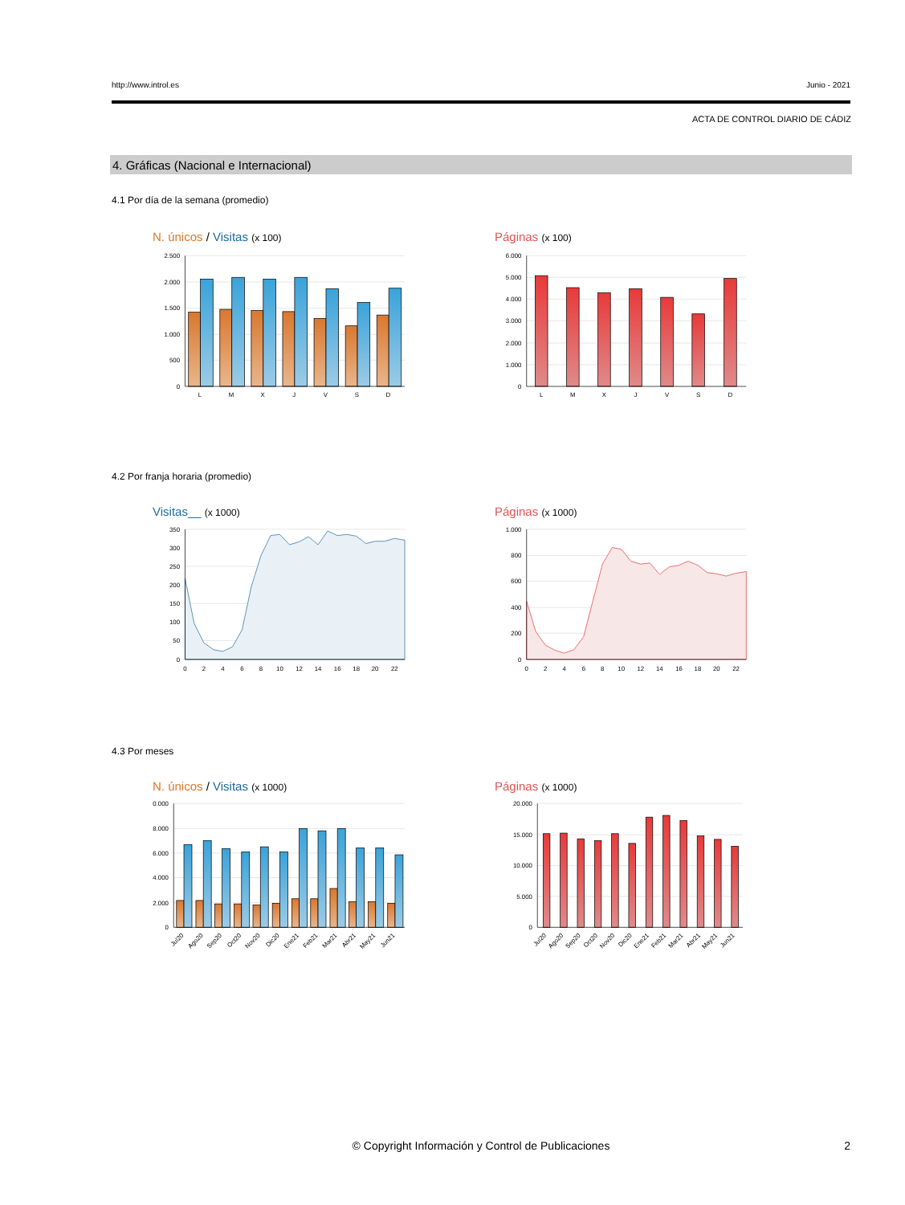http://www.introl.es Junio - 2021
ACTA DE CONTROL DIARIO DE CÁDIZ
4. Gráficas (Nacional e Internacional)
4.1 Por día de la semana (promedio)
N. únicos / Visitas (x 100)
2.500
2.000
1.500
1.000
500
0
L
M
X
J
V
S
D
Páginas (x 100)
6.000
5.000
4.000
3.000
2.000
1.000
0
L
M
X
J
V
S
D
4.2 Por franja horaria (promedio)
Visitas__ (x 1000)
350
300
250
200
150
100
50
0
0
2
4
6
8
10
12
14
16
18
20
22
Páginas (x 1000)
1.000
800
600
400
200
0
0
2
4
6
8
10
12
14
16
18
20
22
4.3 Por meses
N. únicos / Visitas (x 1000)
0.000
8.000
6.000
4.000
2.000
0
Jul20
Ago20
Sep20
Oct20
Nov20
Dic20
Ene21
Feb21
Mar21
Abr21
May21
Jun21
Páginas (x 1000)
20.000
15.000
10.000
5.000
0
Jul20
Ago20
Sep20
Oct20
Nov20
Dic20
Ene21
Feb21
Mar21
Abr21
May21
Jun21
© Copyright Información y Control de Publicaciones
2